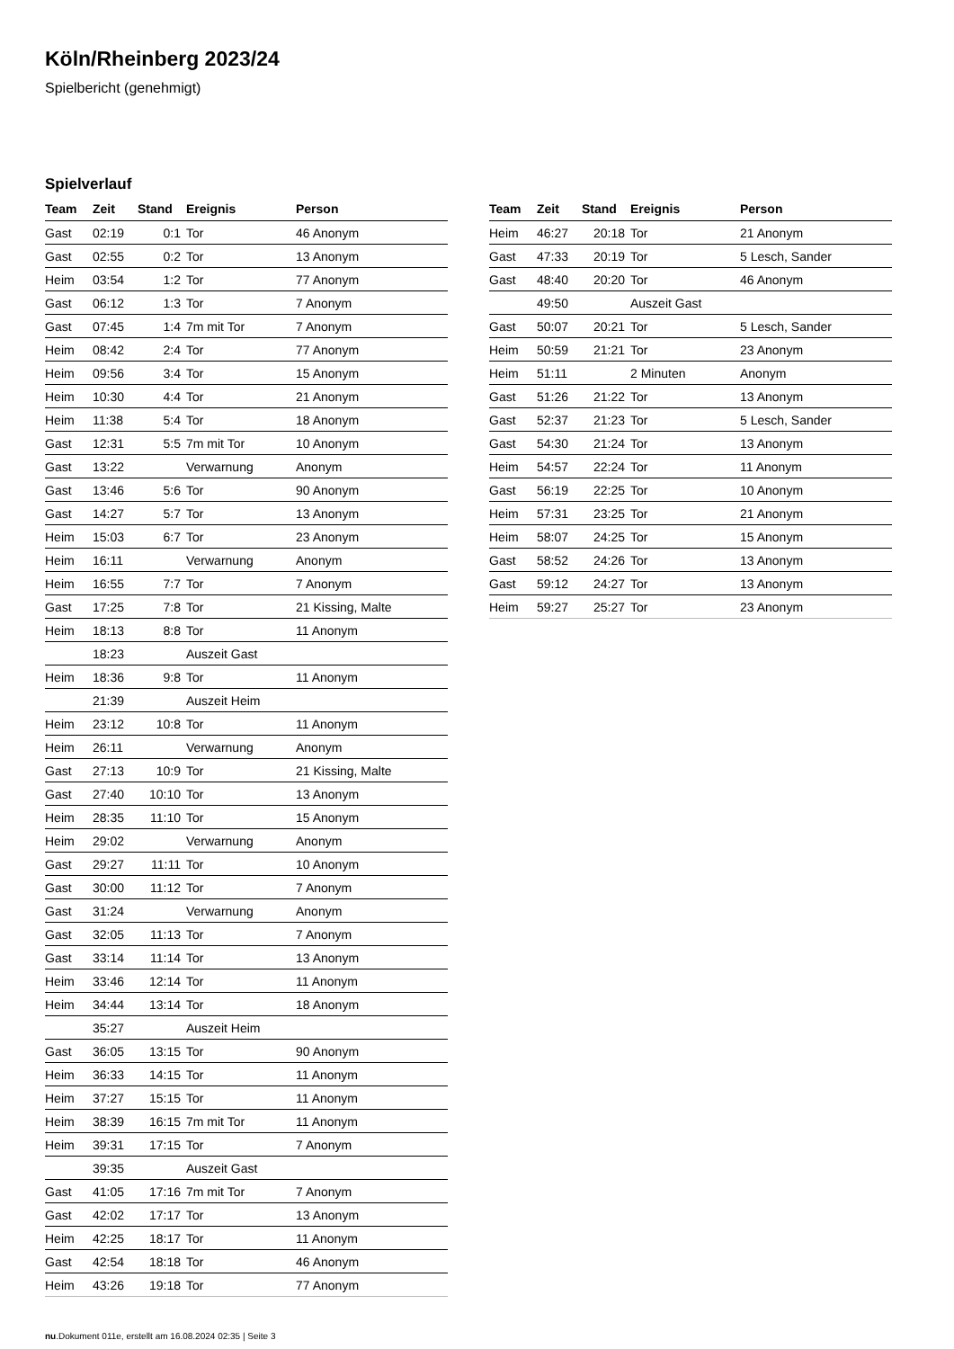Köln/Rheinberg 2023/24
Spielbericht (genehmigt)
Spielverlauf
| Team | Zeit | Stand | Ereignis | Person |
| --- | --- | --- | --- | --- |
| Gast | 02:19 | 0:1 | Tor | 46 Anonym |
| Gast | 02:55 | 0:2 | Tor | 13 Anonym |
| Heim | 03:54 | 1:2 | Tor | 77 Anonym |
| Gast | 06:12 | 1:3 | Tor | 7 Anonym |
| Gast | 07:45 | 1:4 | 7m mit Tor | 7 Anonym |
| Heim | 08:42 | 2:4 | Tor | 77 Anonym |
| Heim | 09:56 | 3:4 | Tor | 15 Anonym |
| Heim | 10:30 | 4:4 | Tor | 21 Anonym |
| Heim | 11:38 | 5:4 | Tor | 18 Anonym |
| Gast | 12:31 | 5:5 | 7m mit Tor | 10 Anonym |
| Gast | 13:22 | | Verwarnung | Anonym |
| Gast | 13:46 | 5:6 | Tor | 90 Anonym |
| Gast | 14:27 | 5:7 | Tor | 13 Anonym |
| Heim | 15:03 | 6:7 | Tor | 23 Anonym |
| Heim | 16:11 | | Verwarnung | Anonym |
| Heim | 16:55 | 7:7 | Tor | 7 Anonym |
| Gast | 17:25 | 7:8 | Tor | 21 Kissing, Malte |
| Heim | 18:13 | 8:8 | Tor | 11 Anonym |
| | 18:23 | | Auszeit Gast | |
| Heim | 18:36 | 9:8 | Tor | 11 Anonym |
| | 21:39 | | Auszeit Heim | |
| Heim | 23:12 | 10:8 | Tor | 11 Anonym |
| Heim | 26:11 | | Verwarnung | Anonym |
| Gast | 27:13 | 10:9 | Tor | 21 Kissing, Malte |
| Gast | 27:40 | 10:10 | Tor | 13 Anonym |
| Heim | 28:35 | 11:10 | Tor | 15 Anonym |
| Heim | 29:02 | | Verwarnung | Anonym |
| Gast | 29:27 | 11:11 | Tor | 10 Anonym |
| Gast | 30:00 | 11:12 | Tor | 7 Anonym |
| Gast | 31:24 | | Verwarnung | Anonym |
| Gast | 32:05 | 11:13 | Tor | 7 Anonym |
| Gast | 33:14 | 11:14 | Tor | 13 Anonym |
| Heim | 33:46 | 12:14 | Tor | 11 Anonym |
| Heim | 34:44 | 13:14 | Tor | 18 Anonym |
| | 35:27 | | Auszeit Heim | |
| Gast | 36:05 | 13:15 | Tor | 90 Anonym |
| Heim | 36:33 | 14:15 | Tor | 11 Anonym |
| Heim | 37:27 | 15:15 | Tor | 11 Anonym |
| Heim | 38:39 | 16:15 | 7m mit Tor | 11 Anonym |
| Heim | 39:31 | 17:15 | Tor | 7 Anonym |
| | 39:35 | | Auszeit Gast | |
| Gast | 41:05 | 17:16 | 7m mit Tor | 7 Anonym |
| Gast | 42:02 | 17:17 | Tor | 13 Anonym |
| Heim | 42:25 | 18:17 | Tor | 11 Anonym |
| Gast | 42:54 | 18:18 | Tor | 46 Anonym |
| Heim | 43:26 | 19:18 | Tor | 77 Anonym |
| Team | Zeit | Stand | Ereignis | Person |
| --- | --- | --- | --- | --- |
| Heim | 46:27 | 20:18 | Tor | 21 Anonym |
| Gast | 47:33 | 20:19 | Tor | 5 Lesch, Sander |
| Gast | 48:40 | 20:20 | Tor | 46 Anonym |
| | 49:50 | | Auszeit Gast | |
| Gast | 50:07 | 20:21 | Tor | 5 Lesch, Sander |
| Heim | 50:59 | 21:21 | Tor | 23 Anonym |
| Heim | 51:11 | | 2 Minuten | Anonym |
| Gast | 51:26 | 21:22 | Tor | 13 Anonym |
| Gast | 52:37 | 21:23 | Tor | 5 Lesch, Sander |
| Gast | 54:30 | 21:24 | Tor | 13 Anonym |
| Heim | 54:57 | 22:24 | Tor | 11 Anonym |
| Gast | 56:19 | 22:25 | Tor | 10 Anonym |
| Heim | 57:31 | 23:25 | Tor | 21 Anonym |
| Heim | 58:07 | 24:25 | Tor | 15 Anonym |
| Gast | 58:52 | 24:26 | Tor | 13 Anonym |
| Gast | 59:12 | 24:27 | Tor | 13 Anonym |
| Heim | 59:27 | 25:27 | Tor | 23 Anonym |
nu.Dokument 011e, erstellt am 16.08.2024 02:35 | Seite 3